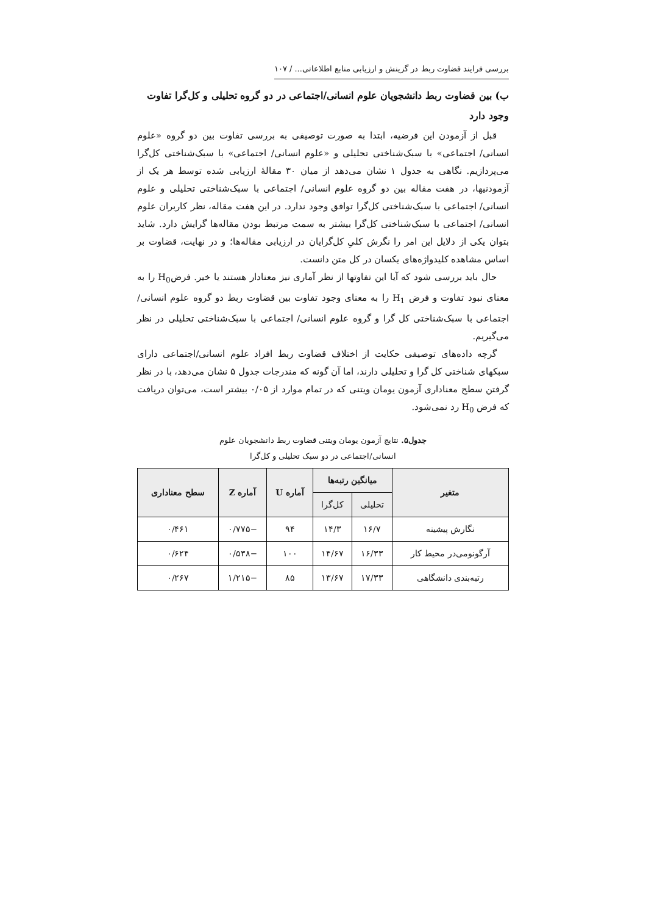بررسی فرایند قضاوت ربط در گزینش و ارزیابی منابع اطلاعاتی... / ۱۰۷
ب) بین قضاوت ربط دانشجویان علوم انسانی/اجتماعی در دو گروه تحلیلی و کل‌گرا تفاوت وجود دارد
قبل از آزمودن این فرضیه، ابتدا به صورت توصیفی به بررسی تفاوت بین دو گروه «علوم انسانی/ اجتماعی» با سبک‌شناختی تحلیلی و «علوم انسانی/ اجتماعی» با سبک‌شناختی کل‌گرا می‌پردازیم. نگاهی به جدول ۱ نشان می‌دهد از میان ۳۰ مقالهٔ ارزیابی شده توسط هر یک از آزمودنیها، در هفت مقاله بین دو گروه علوم انسانی/ اجتماعی با سبک‌شناختی تحلیلی و علوم انسانی/ اجتماعی با سبک‌شناختی کل‌گرا توافق وجود ندارد. در این هفت مقاله، نظر کاربران علوم انسانی/ اجتماعی با سبک‌شناختی کل‌گرا بیشتر به سمت مرتبط بودن مقاله‌ها گرایش دارد. شاید بتوان یکی از دلایل این امر را نگرش کلیِ کل‌گرایان در ارزیابی مقاله‌ها؛ و در نهایت، قضاوت بر اساس مشاهده کلیدواژه‌های یکسان در کل متن دانست.
حال باید بررسی شود که آیا این تفاوتها از نظر آماری نیز معنادار هستند یا خیر. فرضH<sub>0</sub> را به معنای نبود تفاوت و فرض H<sub>1</sub> را به معنای وجود تفاوت بین قضاوت ربط دو گروه علوم انسانی/ اجتماعی با سبک‌شناختی کل گرا و گروه علوم انسانی/ اجتماعی با سبک‌شناختی تحلیلی در نظر می‌گیریم.
گرچه داده‌های توصیفی حکایت از اختلاف قضاوت ربط افراد علوم انسانی/اجتماعی دارای سبکهای شناختی کل گرا و تحلیلی دارند، اما آن گونه که مندرجات جدول ۵ نشان می‌دهد، با در نظر گرفتن سطح معناداری آزمون یومان ویتنی که در تمام موارد از ۰/۰۵ بیشتر است، می‌توان دریافت که فرض H<sub>0</sub> رد نمی‌شود.
جدول۵. نتایج آزمون یومان ویتنی قضاوت ربط دانشجویان علوم
انسانی/اجتماعی در دو سبک تحلیلی و کل‌گرا
| متغیر | میانگین رتبه‌ها | | آماره U | آماره Z | سطح معناداری |
| --- | --- | --- | --- | --- | --- |
| | تحلیلی | کل‌گرا | | | |
| نگارش پیشینه | ۱۶/۷ | ۱۴/۳ | ۹۴ | −۰/۷۷۵ | ۰/۴۶۱ |
| آرگونومی‌در محیط کار | ۱۶/۳۳ | ۱۴/۶۷ | ۱۰۰ | −۰/۵۳۸ | ۰/۶۲۴ |
| رتبه‌بندی دانشگاهی | ۱۷/۳۳ | ۱۳/۶۷ | ۸۵ | −۱/۲۱۵ | ۰/۲۶۷ |